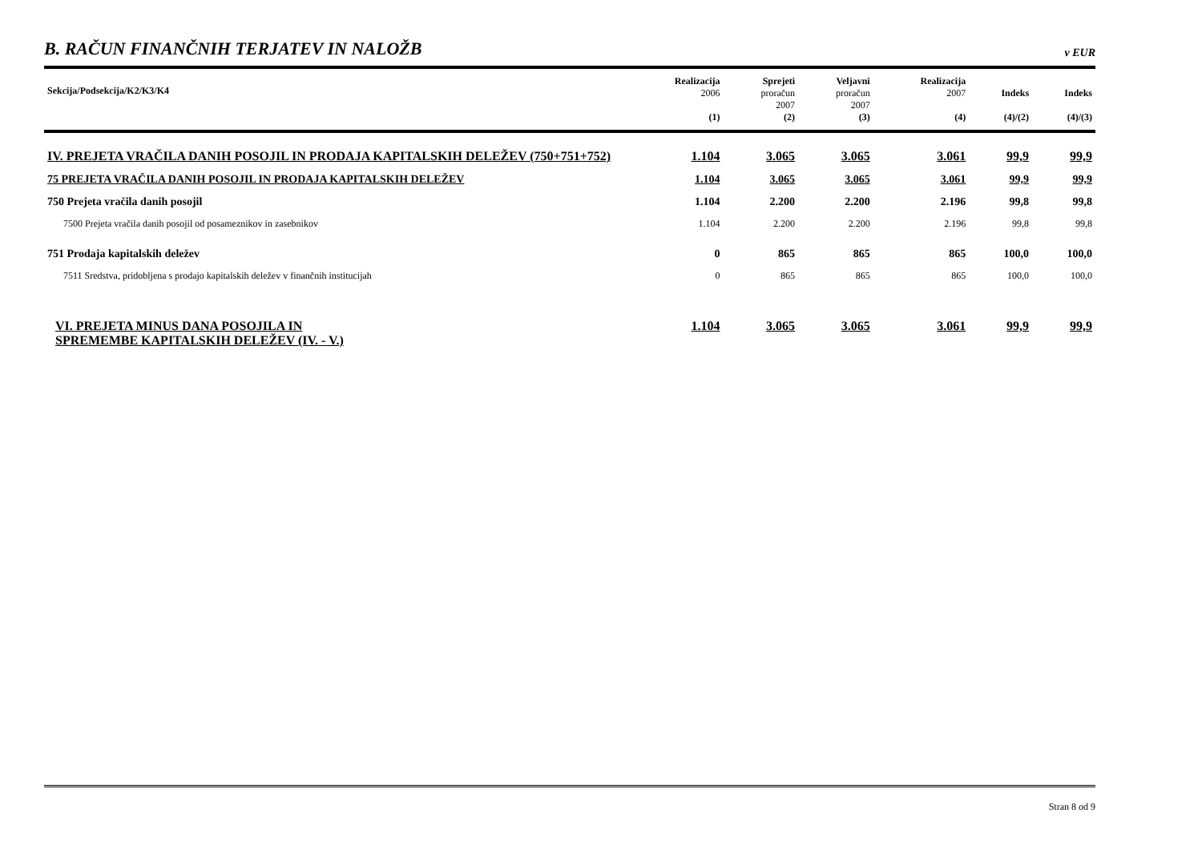B. RAČUN FINANČNIH TERJATEV IN NALOŽB
v EUR
| Sekcija/Podsekcija/K2/K3/K4 | Realizacija 2006 (1) | Sprejeti proračun 2007 (2) | Veljavni proračun 2007 (3) | Realizacija 2007 (4) | Indeks (4)/(2) | Indeks (4)/(3) |
| --- | --- | --- | --- | --- | --- | --- |
| IV. PREJETA VRAČILA DANIH POSOJIL IN PRODAJA KAPITALSKIH DELEŽEV (750+751+752) | 1.104 | 3.065 | 3.065 | 3.061 | 99,9 | 99,9 |
| 75 PREJETA VRAČILA DANIH POSOJIL IN PRODAJA KAPITALSKIH DELEŽEV | 1.104 | 3.065 | 3.065 | 3.061 | 99,9 | 99,9 |
| 750 Prejeta vračila danih posojil | 1.104 | 2.200 | 2.200 | 2.196 | 99,8 | 99,8 |
| 7500 Prejeta vračila danih posojil od posameznikov in zasebnikov | 1.104 | 2.200 | 2.200 | 2.196 | 99,8 | 99,8 |
| 751 Prodaja kapitalskih deležev | 0 | 865 | 865 | 865 | 100,0 | 100,0 |
| 7511 Sredstva, pridobljena s prodajo kapitalskih deležev v finančnih institucijah | 0 | 865 | 865 | 865 | 100,0 | 100,0 |
| VI. PREJETA MINUS DANA POSOJILA IN SPREMEMBE KAPITALSKIH DELEŽEV (IV. - V.) | 1.104 | 3.065 | 3.065 | 3.061 | 99,9 | 99,9 |
Stran 8 od 9